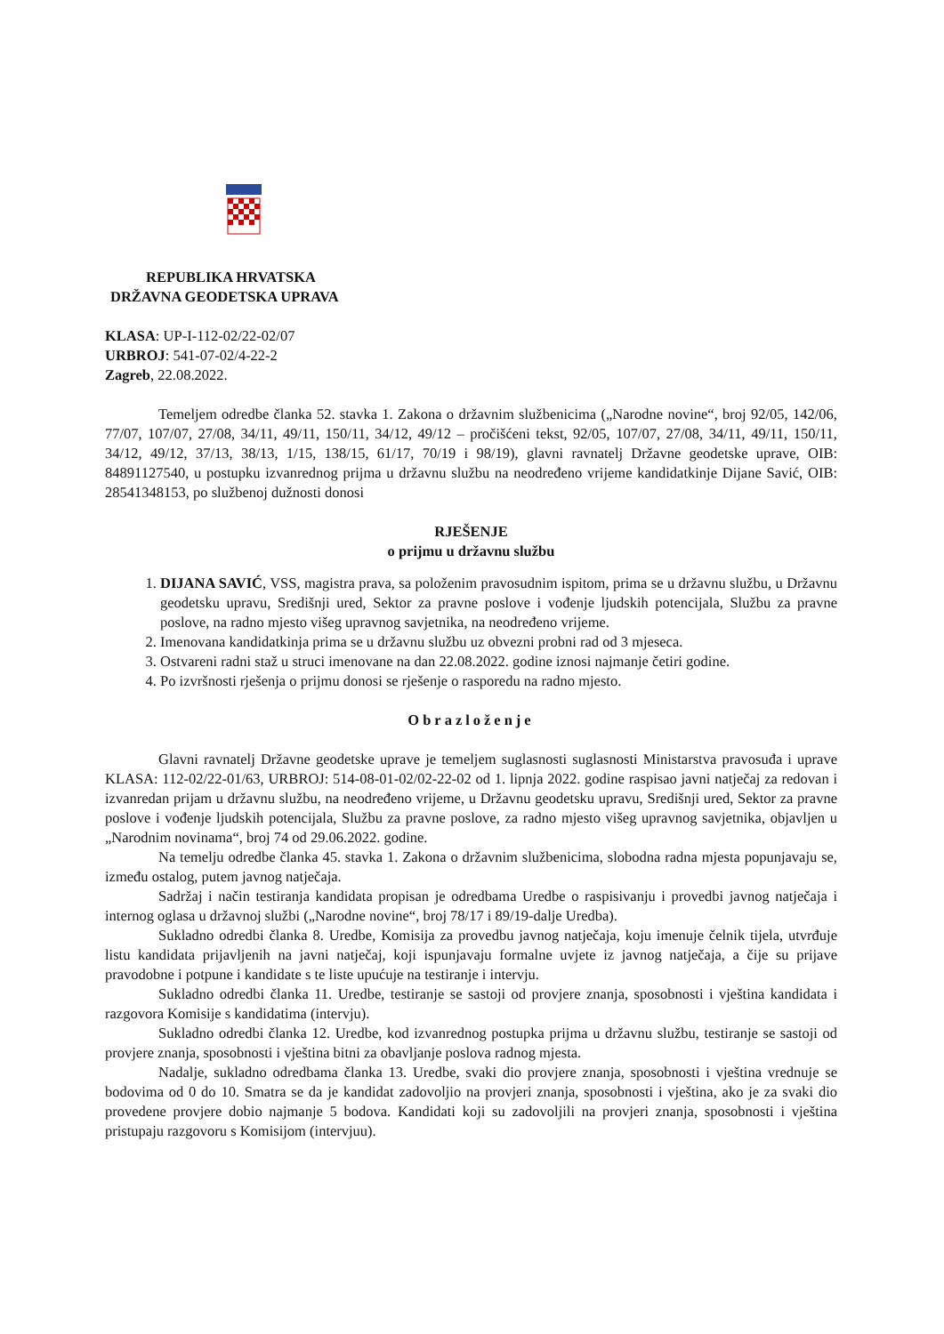REPUBLIKA HRVATSKA
DRŽAVNA GEODETSKA UPRAVA
KLASA: UP-I-112-02/22-02/07
URBROJ: 541-07-02/4-22-2
Zagreb, 22.08.2022.
Temeljem odredbe članka 52. stavka 1. Zakona o državnim službenicima („Narodne novine“, broj 92/05, 142/06, 77/07, 107/07, 27/08, 34/11, 49/11, 150/11, 34/12, 49/12 – pročišćeni tekst, 92/05, 107/07, 27/08, 34/11, 49/11, 150/11, 34/12, 49/12, 37/13, 38/13, 1/15, 138/15, 61/17, 70/19 i 98/19), glavni ravnatelj Državne geodetske uprave, OIB: 84891127540, u postupku izvanrednog prijma u državnu službu na neodređeno vrijeme kandidatkinje Dijane Savić, OIB: 28541348153, po službenoj dužnosti donosi
RJEŠENJE
o prijmu u državnu službu
1. DIJANA SAVIĆ, VSS, magistra prava, sa položenim pravosudnim ispitom, prima se u državnu službu, u Državnu geodetsku upravu, Središnji ured, Sektor za pravne poslove i vođenje ljudskih potencijala, Službu za pravne poslove, na radno mjesto višeg upravnog savjetnika, na neodređeno vrijeme.
2. Imenovana kandidatkinja prima se u državnu službu uz obvezni probni rad od 3 mjeseca.
3. Ostvareni radni staž u struci imenovane na dan 22.08.2022. godine iznosi najmanje četiri godine.
4. Po izvršnosti rješenja o prijmu donosi se rješenje o rasporedu na radno mjesto.
Obrazloženje
Glavni ravnatelj Državne geodetske uprave je temeljem suglasnosti suglasnosti Ministarstva pravosuđa i uprave KLASA: 112-02/22-01/63, URBROJ: 514-08-01-02/02-22-02 od 1. lipnja 2022. godine raspisao javni natječaj za redovan i izvanredan prijam u državnu službu, na neodređeno vrijeme, u Državnu geodetsku upravu, Središnji ured, Sektor za pravne poslove i vođenje ljudskih potencijala, Službu za pravne poslove, za radno mjesto višeg upravnog savjetnika, objavljen u „Narodnim novinama“, broj 74 od 29.06.2022. godine.
Na temelju odredbe članka 45. stavka 1. Zakona o državnim službenicima, slobodna radna mjesta popunjavaju se, između ostalog, putem javnog natječaja.
Sadržaj i način testiranja kandidata propisan je odredbama Uredbe o raspisivanju i provedbi javnog natječaja i internog oglasa u državnoj službi („Narodne novine“, broj 78/17 i 89/19-dalje Uredba).
Sukladno odredbi članka 8. Uredbe, Komisija za provedbu javnog natječaja, koju imenuje čelnik tijela, utvrđuje listu kandidata prijavljenih na javni natječaj, koji ispunjavaju formalne uvjete iz javnog natječaja, a čije su prijave pravodobne i potpune i kandidate s te liste upućuje na testiranje i intervju.
Sukladno odredbi članka 11. Uredbe, testiranje se sastoji od provjere znanja, sposobnosti i vještina kandidata i razgovora Komisije s kandidatima (intervju).
Sukladno odredbi članka 12. Uredbe, kod izvanrednog postupka prijma u državnu službu, testiranje se sastoji od provjere znanja, sposobnosti i vještina bitni za obavljanje poslova radnog mjesta.
Nadalje, sukladno odredbama članka 13. Uredbe, svaki dio provjere znanja, sposobnosti i vještina vrednuje se bodovima od 0 do 10. Smatra se da je kandidat zadovoljio na provjeri znanja, sposobnosti i vještina, ako je za svaki dio provedene provjere dobio najmanje 5 bodova. Kandidati koji su zadovoljili na provjeri znanja, sposobnosti i vještina pristupaju razgovoru s Komisijom (intervjuu).